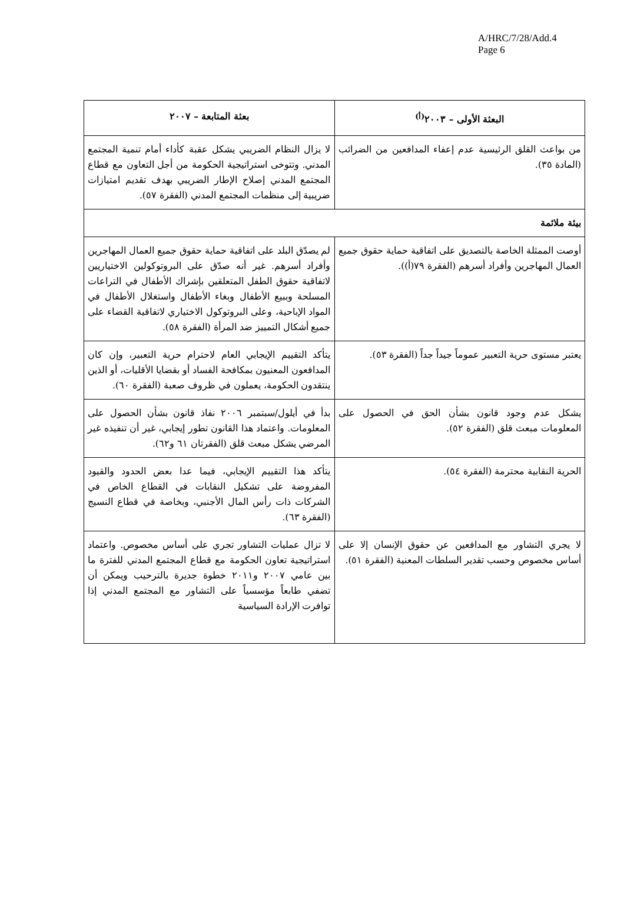A/HRC/7/28/Add.4
Page 6
| البعثة الأولى – ٢٠٠٣<sup>(أ)</sup> | بعثة المتابعة – ٢٠٠٧ |
| --- | --- |
| من بواعث القلق الرئيسية عدم إعفاء المدافعين من الضرائب (المادة ٣٥). | لا يزال النظام الضريبي يشكل عقبة كأداء أمام تنمية المجتمع المدني. وتتوخى استراتيجية الحكومة من أجل التعاون مع قطاع المجتمع المدني إصلاح الإطار الضريبي بهدف تقديم امتيازات ضريبية إلى منظمات المجتمع المدني (الفقرة ٥٧). |
| بيئة ملائمة | |
| أوصت الممثلة الخاصة بالتصديق على اتفاقية حماية حقوق جميع العمال المهاجرين وأفراد أسرهم (الفقرة ٧٩(أ)). | لم يصدّق البلد على اتفاقية حماية حقوق جميع العمال المهاجرين وأفراد أسرهم. غير أنه صدّق على البروتوكولين الاختياريين لاتفاقية حقوق الطفل المتعلقين بإشراك الأطفال في التراعات المسلحة وببيع الأطفال وبغاء الأطفال واستغلال الأطفال في المواد الإباحية، وعلى البروتوكول الاختياري لاتفاقية القضاء على جميع أشكال التمييز ضد المرأة (الفقرة ٥٨). |
| يعتبر مستوى حرية التعبير عموماً جيداً جداً (الفقرة ٥٣). | يتأكد التقييم الإيجابي العام لاحترام حرية التعبير، وإن كان المدافعون المعنيون بمكافحة الفساد أو بقضايا الأقليات، أو الذين ينتقدون الحكومة، يعملون في ظروف صعبة (الفقرة ٦٠). |
| يشكل عدم وجود قانون بشأن الحق في الحصول على المعلومات مبعث قلق (الفقرة ٥٢). | بدأ في أيلول/سبتمبر ٢٠٠٦ نفاذ قانون بشأن الحصول على المعلومات. واعتماد هذا القانون تطور إيجابي، غير أن تنفيذه غير المرضي يشكل مبعث قلق (الفقرتان ٦١ و٦٢). |
| الحرية النقابية محترمة (الفقرة ٥٤). | يتأكد هذا التقييم الإيجابي، فيما عدا بعض الحدود والقيود المفروضة على تشكيل النقابات في القطاع الخاص في الشركات ذات رأس المال الأجنبي، وبخاصة في قطاع النسيج (الفقرة ٦٣). |
| لا يجري التشاور مع المدافعين عن حقوق الإنسان إلا على أساس مخصوص وحسب تقدير السلطات المعنية (الفقرة ٥١). | لا تزال عمليات التشاور تجري على أساس مخصوص. واعتماد استراتيجية تعاون الحكومة مع قطاع المجتمع المدني للفترة ما بين عامي ٢٠٠٧ و٢٠١١ خطوة جديرة بالترحيب ويمكن أن تضفي طابعاً مؤسسياً على التشاور مع المجتمع المدني إذا توافرت الإرادة السياسية |